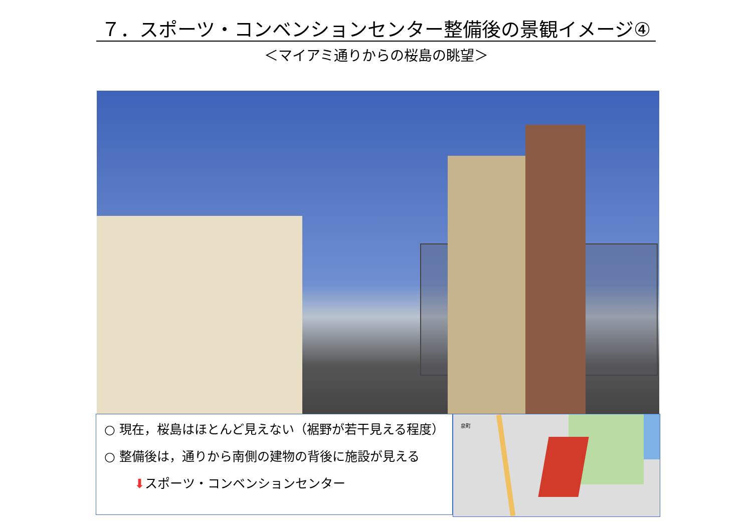７．スポーツ・コンベンションセンター整備後の景観イメージ④
＜マイアミ通りからの桜島の眺望＞
○ 現在，桜島はほとんど見えない（裾野が若干見える程度）
○ 整備後は，通りから南側の建物の背後に施設が見える
⬇スポーツ・コンベンションセンター
泉町